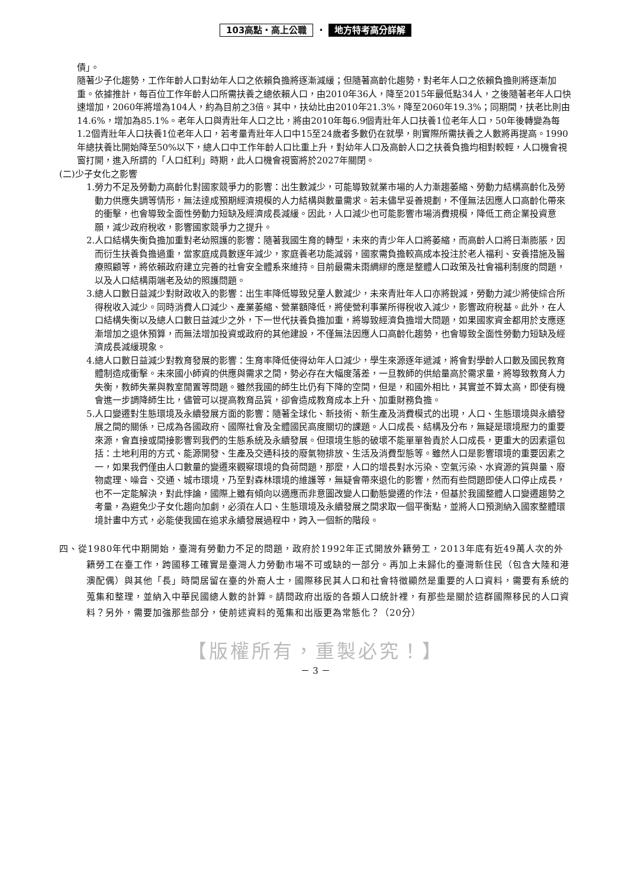103高點・高上公職 ・ 地方特考高分詳解
債」。
隨著少子化趨勢，工作年齡人口對幼年人口之依賴負擔將逐漸減緩；但隨著高齡化趨勢，對老年人口之依賴負擔則將逐漸加重。依據推計，每百位工作年齡人口所需扶養之總依賴人口，由2010年36人，降至2015年最低點34人，之後隨著老年人口快速增加，2060年將增為104人，約為目前之3倍。其中，扶幼比由2010年21.3%，降至2060年19.3%；同期間，扶老比則由14.6%，增加為85.1%。老年人口與青壯年人口之比，將由2010年每6.9個青壯年人口扶養1位老年人口，50年後轉變為每1.2個青壯年人口扶養1位老年人口，若考量青壯年人口中15至24歲者多數仍在就學，則實際所需扶養之人數將再提高。1990年總扶養比開始降至50%以下，總人口中工作年齡人口比重上升，對幼年人口及高齡人口之扶養負擔均相對較輕，人口機會視窗打開，進入所謂的「人口紅利」時期，此人口機會視窗將於2027年關閉。
(二)少子女化之影響
1.勞力不足及勞動力高齡化對國家競爭力的影響：出生數減少，可能導致就業市場的人力漸趨萎縮、勞動力結構高齡化及勞動力供應失調等情形，無法達成預期經濟規模的人力結構與數量需求。若未儘早妥善規劃，不僅無法因應人口高齡化帶來的衝擊，也會導致全面性勞動力短缺及經濟成長減緩。因此，人口減少也可能影響市場消費規模，降低工商企業投資意願，減少政府稅收，影響國家競爭力之提升。
2.人口結構失衡負擔加重對老幼照護的影響：隨著我國生育的轉型，未來的青少年人口將萎縮，而高齡人口將日漸膨脹，因而衍生扶養負擔過重，當家庭成員數逐年減少，家庭養老功能減弱，國家需負擔較高成本投注於老人福利、安養措施及醫療照顧等，將依賴政府建立完善的社會安全體系來維持。目前最需未雨綢繆的應是整體人口政策及社會福利制度的問題，以及人口結構兩端老及幼的照護問題。
3.總人口數日益減少對財政收入的影響：出生率降低導致兒童人數減少，未來青壯年人口亦將銳減，勞動力減少將使綜合所得稅收入減少。同時消費人口減少、產業萎縮、營業額降低，將使營利事業所得稅收入減少，影響政府稅基。此外，在人口結構失衡以及總人口數日益減少之外，下一世代扶養負擔加重，將導致經濟負擔增大問題，如果國家資金都用於支應逐漸增加之退休預算，而無法增加投資或政府的其他建設，不僅無法因應人口高齡化趨勢，也會導致全面性勞動力短缺及經濟成長減緩現象。
4.總人口數日益減少對教育發展的影響：生育率降低使得幼年人口減少，學生來源逐年遞減，將會對學齡人口數及國民教育體制造成衝擊。未來國小師資的供應與需求之間，勢必存在大幅度落差，一旦教師的供給量高於需求量，將導致教育人力失衡，教師失業與教室閒置等問題。雖然我國的師生比仍有下降的空間，但是，和國外相比，其實並不算太高，即使有機會進一步調降師生比，儘管可以提高教育品質，卻會造成教育成本上升、加重財務負擔。
5.人口變遷對生態環境及永續發展方面的影響：隨著全球化、新技術、新生產及消費模式的出現，人口、生態環境與永續發展之間的關係，已成為各國政府、國際社會及全體國民高度關切的課題。人口成長、結構及分布，無疑是環境壓力的重要來源，會直接或間接影響到我們的生態系統及永續發展。但環境生態的破壞不能單單咎責於人口成長，更重大的因素還包括：土地利用的方式、能源開發、生產及交通科技的廢氣物排放、生活及消費型態等。雖然人口是影響環境的重要因素之一，如果我們僅由人口數量的變遷來觀察環境的負荷問題，那麼，人口的增長對水污染、空氣污染、水資源的質與量、廢物處理、噪音、交通、城市環境，乃至對森林環境的維護等，無疑會帶來退化的影響，然而有些問題即使人口停止成長，也不一定能解決，對此悖論，國際上雖有傾向以適應而非意圖改變人口動態變遷的作法，但基於我國整體人口變遷趨勢之考量，為避免少子女化趨向加劇，必須在人口、生態環境及永續發展之間求取一個平衡點，並將人口預測納入國家整體環境計畫中方式，必能使我國在追求永續發展過程中，跨入一個新的階段。
四、從1980年代中期開始，臺灣有勞動力不足的問題，政府於1992年正式開放外籍勞工，2013年底有近49萬人次的外籍勞工在臺工作，跨國移工確實是臺灣人力勞動市場不可或缺的一部分。再加上未歸化的臺灣新住民（包含大陸和港澳配偶）與其他「長」時間居留在臺的外裔人士，國際移民其人口和社會特徵顯然是重要的人口資料，需要有系統的蒐集和整理，並納入中華民國總人數的計算。請問政府出版的各類人口統計裡，有那些是關於這群國際移民的人口資料？另外，需要加強那些部分，使前述資料的蒐集和出版更為常態化？（20分）
【版權所有，重製必究！】
－ 3 －